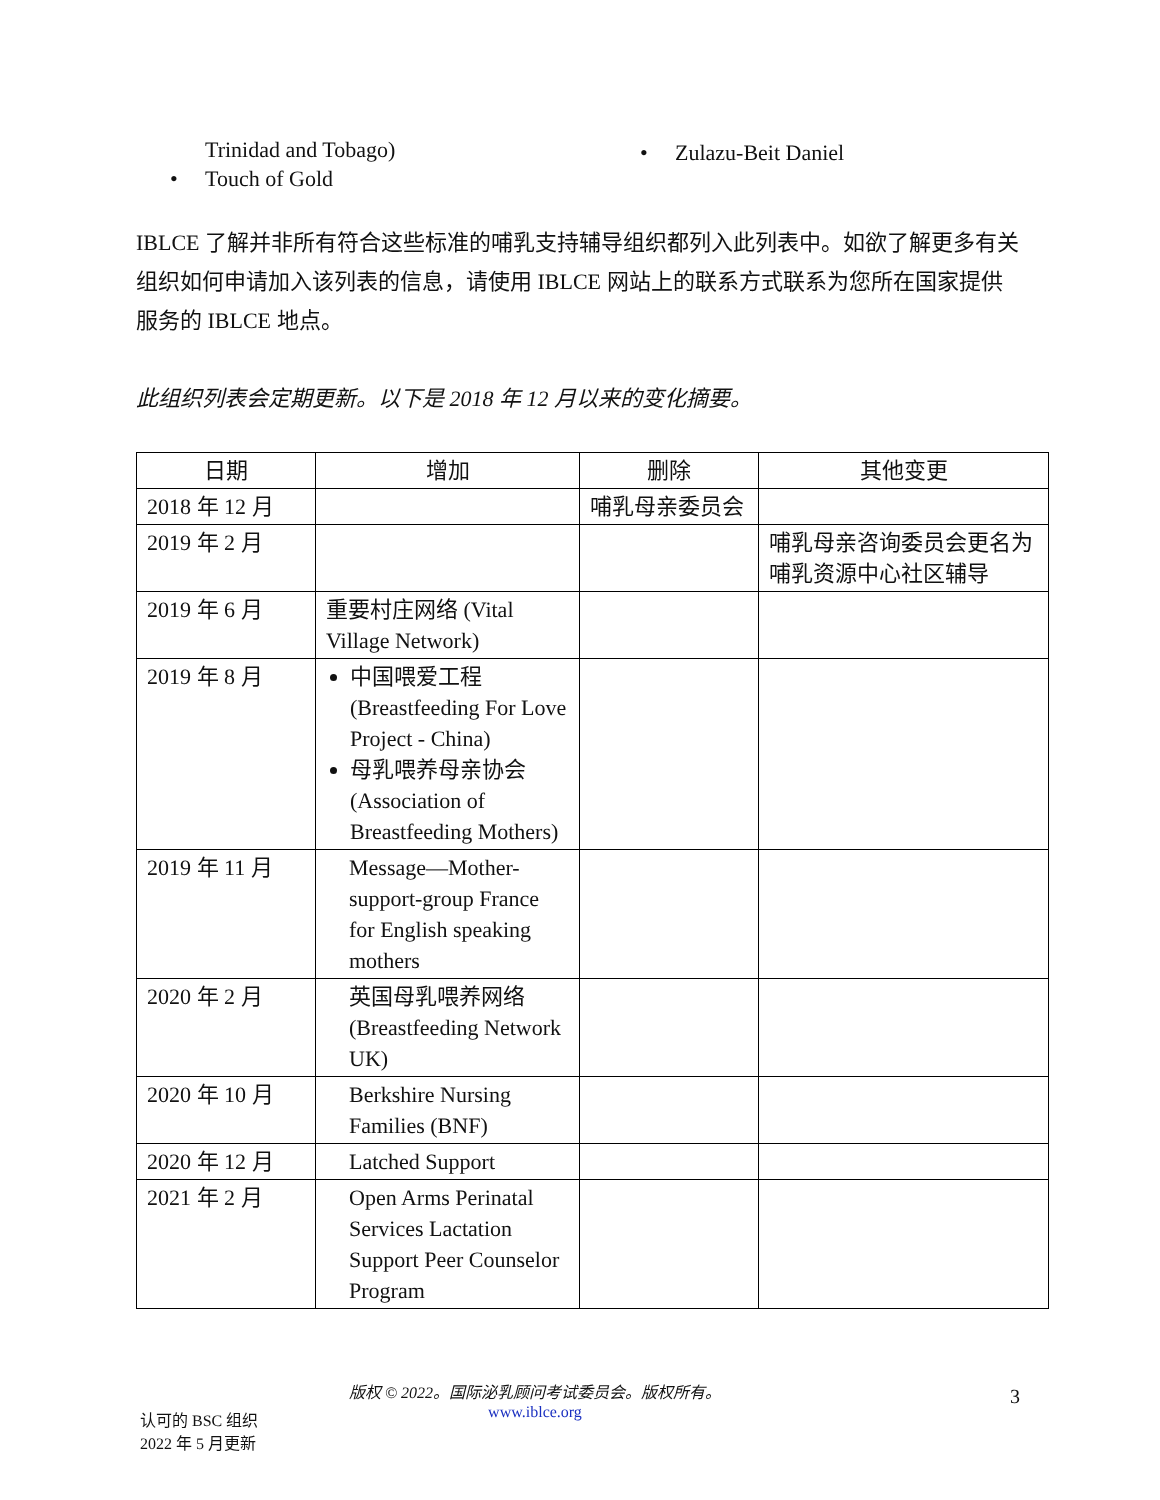Trinidad and Tobago)
• Touch of Gold
• Zulazu-Beit Daniel
IBLCE 了解并非所有符合这些标准的哺乳支持辅导组织都列入此列表中。如欲了解更多有关组织如何申请加入该列表的信息，请使用 IBLCE 网站上的联系方式联系为您所在国家提供服务的 IBLCE 地点。
此组织列表会定期更新。以下是 2018 年 12 月以来的变化摘要。
| 日期 | 增加 | 删除 | 其他变更 |
| --- | --- | --- | --- |
| 2018 年 12 月 | | 哺乳母亲委员会 | |
| 2019 年 2 月 | | | 哺乳母亲咨询委员会更名为哺乳资源中心社区辅导 |
| 2019 年 6 月 | 重要村庄网络 (Vital Village Network) | | |
| 2019 年 8 月 | 中国喂爱工程 (Breastfeeding For Love Project - China) 母乳喂养母亲协会 (Association of Breastfeeding Mothers) | | |
| 2019 年 11 月 | Message—Mother-support-group France for English speaking mothers | | |
| 2020 年 2 月 | 英国母乳喂养网络 (Breastfeeding Network UK) | | |
| 2020 年 10 月 | Berkshire Nursing Families (BNF) | | |
| 2020 年 12 月 | Latched Support | | |
| 2021 年 2 月 | Open Arms Perinatal Services Lactation Support Peer Counselor Program | | |
认可的 BSC 组织
2022 年 5 月更新
版权 © 2022。国际泌乳顾问考试委员会。版权所有。
www.iblce.org
3